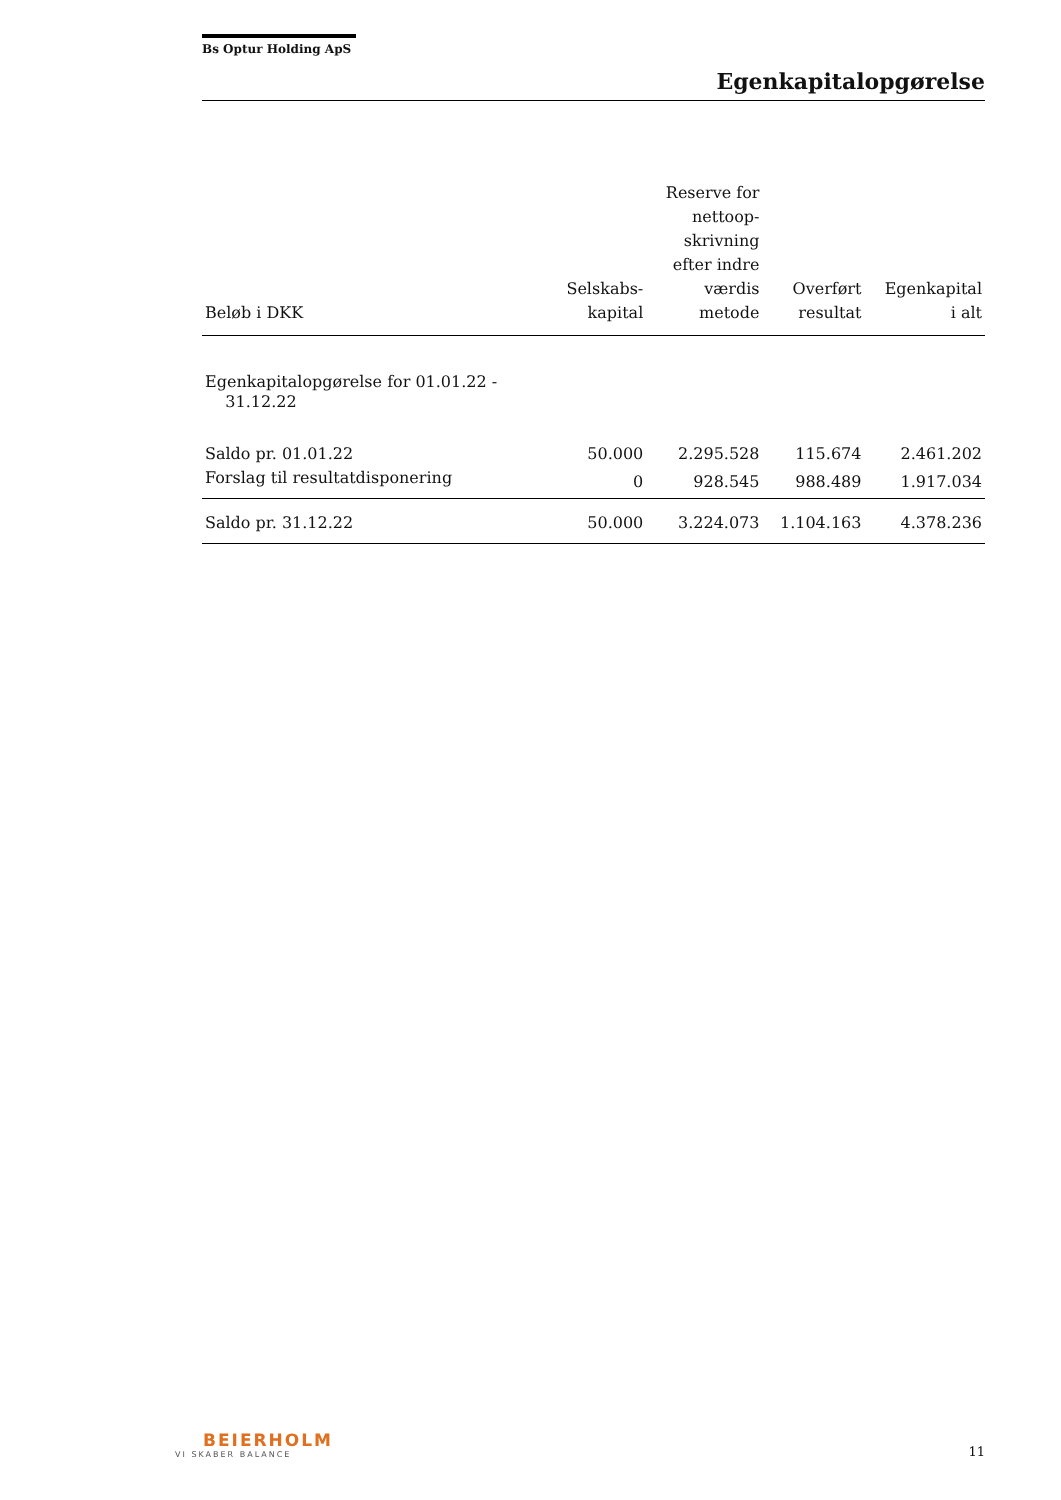Bs Optur Holding ApS
Egenkapitalopgørelse
| Beløb i DKK | Selskabs- kapital | Reserve for nettoop- skrivning efter indre værdis metode | Overført resultat | Egenkapital i alt |
| --- | --- | --- | --- | --- |
| Egenkapitalopgørelse for 01.01.22 - 31.12.22 | | | | |
| Saldo pr. 01.01.22 | 50.000 | 2.295.528 | 115.674 | 2.461.202 |
| Forslag til resultatdisponering | 0 | 928.545 | 988.489 | 1.917.034 |
| Saldo pr. 31.12.22 | 50.000 | 3.224.073 | 1.104.163 | 4.378.236 |
BEIERHOLM
VI SKABER BALANCE
11